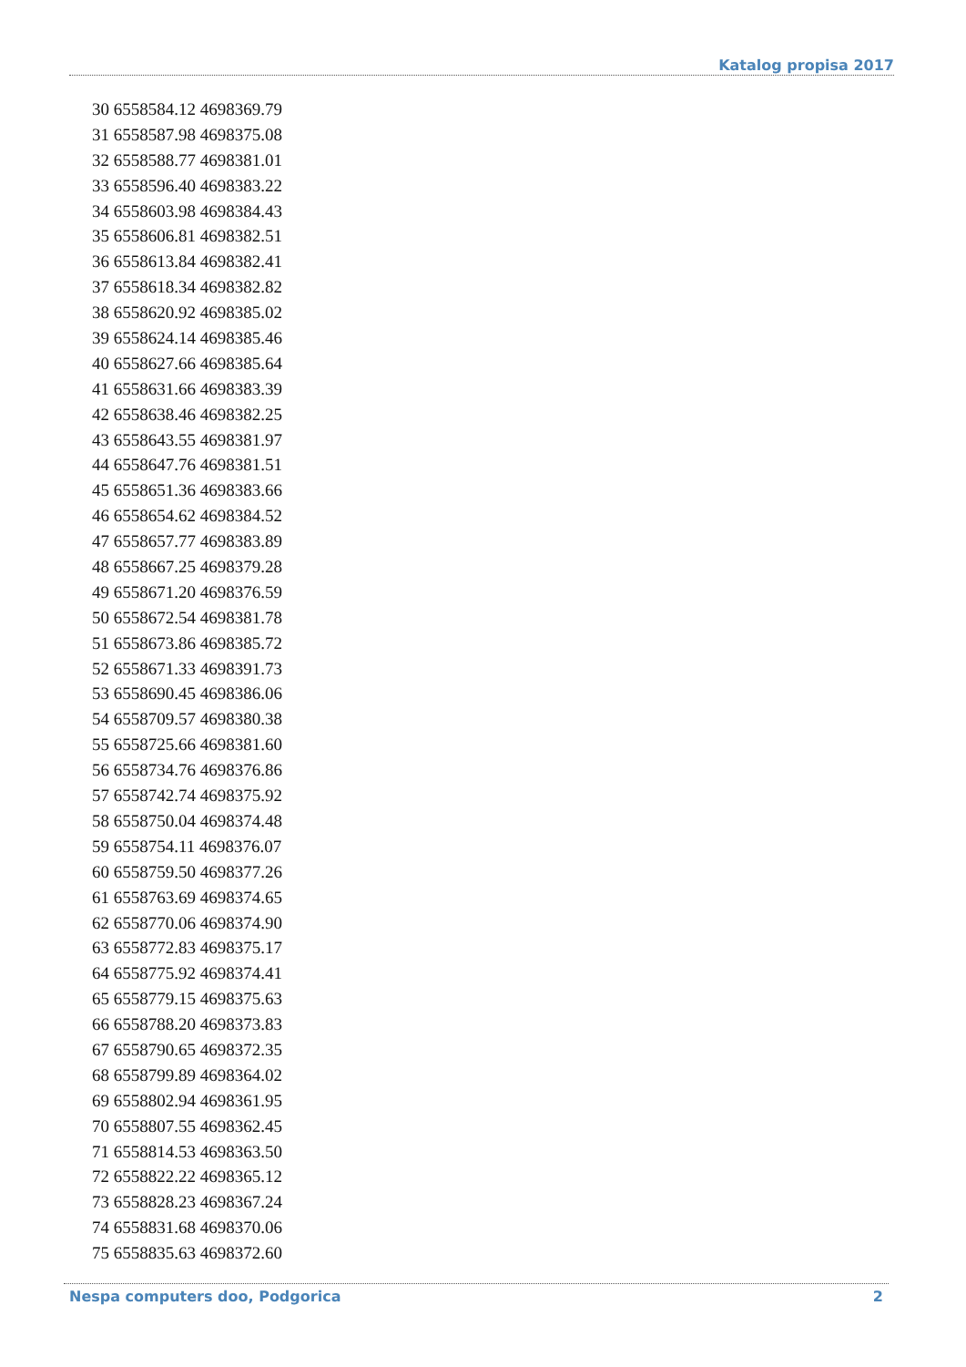Katalog propisa 2017
30 6558584.12 4698369.79
31 6558587.98 4698375.08
32 6558588.77 4698381.01
33 6558596.40 4698383.22
34 6558603.98 4698384.43
35 6558606.81 4698382.51
36 6558613.84 4698382.41
37 6558618.34 4698382.82
38 6558620.92 4698385.02
39 6558624.14 4698385.46
40 6558627.66 4698385.64
41 6558631.66 4698383.39
42 6558638.46 4698382.25
43 6558643.55 4698381.97
44 6558647.76 4698381.51
45 6558651.36 4698383.66
46 6558654.62 4698384.52
47 6558657.77 4698383.89
48 6558667.25 4698379.28
49 6558671.20 4698376.59
50 6558672.54 4698381.78
51 6558673.86 4698385.72
52 6558671.33 4698391.73
53 6558690.45 4698386.06
54 6558709.57 4698380.38
55 6558725.66 4698381.60
56 6558734.76 4698376.86
57 6558742.74 4698375.92
58 6558750.04 4698374.48
59 6558754.11 4698376.07
60 6558759.50 4698377.26
61 6558763.69 4698374.65
62 6558770.06 4698374.90
63 6558772.83 4698375.17
64 6558775.92 4698374.41
65 6558779.15 4698375.63
66 6558788.20 4698373.83
67 6558790.65 4698372.35
68 6558799.89 4698364.02
69 6558802.94 4698361.95
70 6558807.55 4698362.45
71 6558814.53 4698363.50
72 6558822.22 4698365.12
73 6558828.23 4698367.24
74 6558831.68 4698370.06
75 6558835.63 4698372.60
Nespa computers doo, Podgorica 2